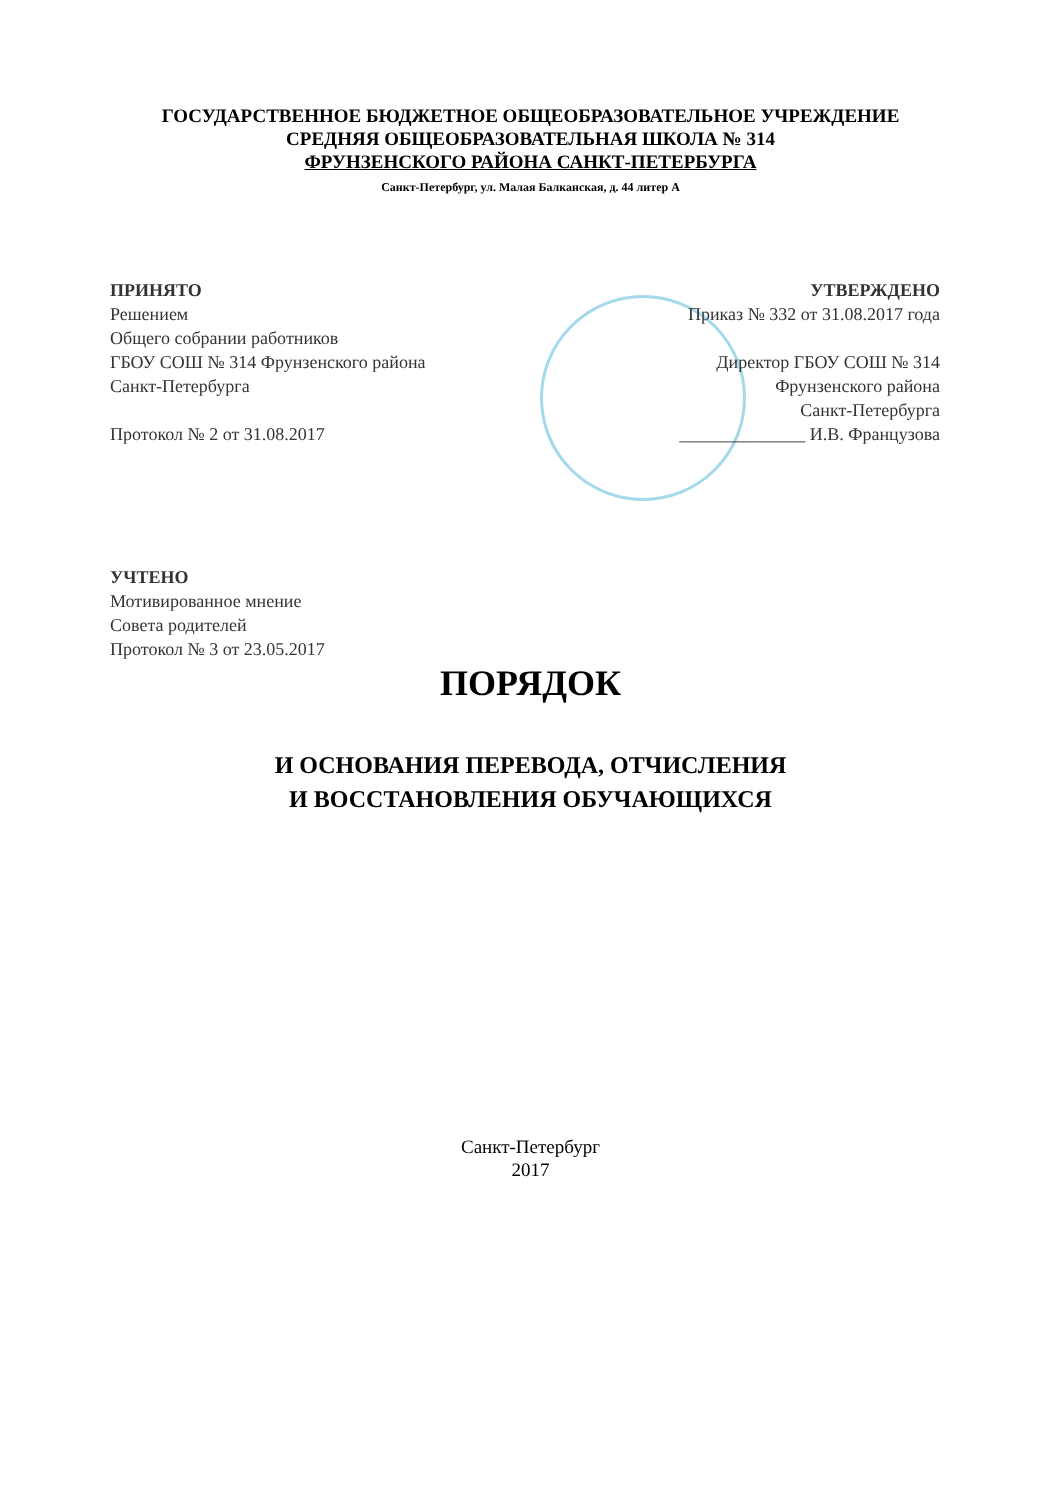ГОСУДАРСТВЕННОЕ БЮДЖЕТНОЕ ОБЩЕОБРАЗОВАТЕЛЬНОЕ УЧРЕЖДЕНИЕ
СРЕДНЯЯ ОБЩЕОБРАЗОВАТЕЛЬНАЯ ШКОЛА № 314
ФРУНЗЕНСКОГО РАЙОНА САНКТ-ПЕТЕРБУРГА
Санкт-Петербург, ул. Малая Балканская, д. 44 литер А
ПРИНЯТО
Решением
Общего собрании работников
ГБОУ СОШ № 314 Фрунзенского района
Санкт-Петербурга
Протокол № 2 от 31.08.2017
УТВЕРЖДЕНО
Приказ № 332 от 31.08.2017 года
Директор ГБОУ СОШ № 314
Фрунзенского района
Санкт-Петербурга
______________ И.В. Французова
УЧТЕНО
Мотивированное мнение
Совета родителей
Протокол № 3 от 23.05.2017
ПОРЯДОК
И ОСНОВАНИЯ ПЕРЕВОДА, ОТЧИСЛЕНИЯ
И ВОССТАНОВЛЕНИЯ ОБУЧАЮЩИХСЯ
Санкт-Петербург
2017